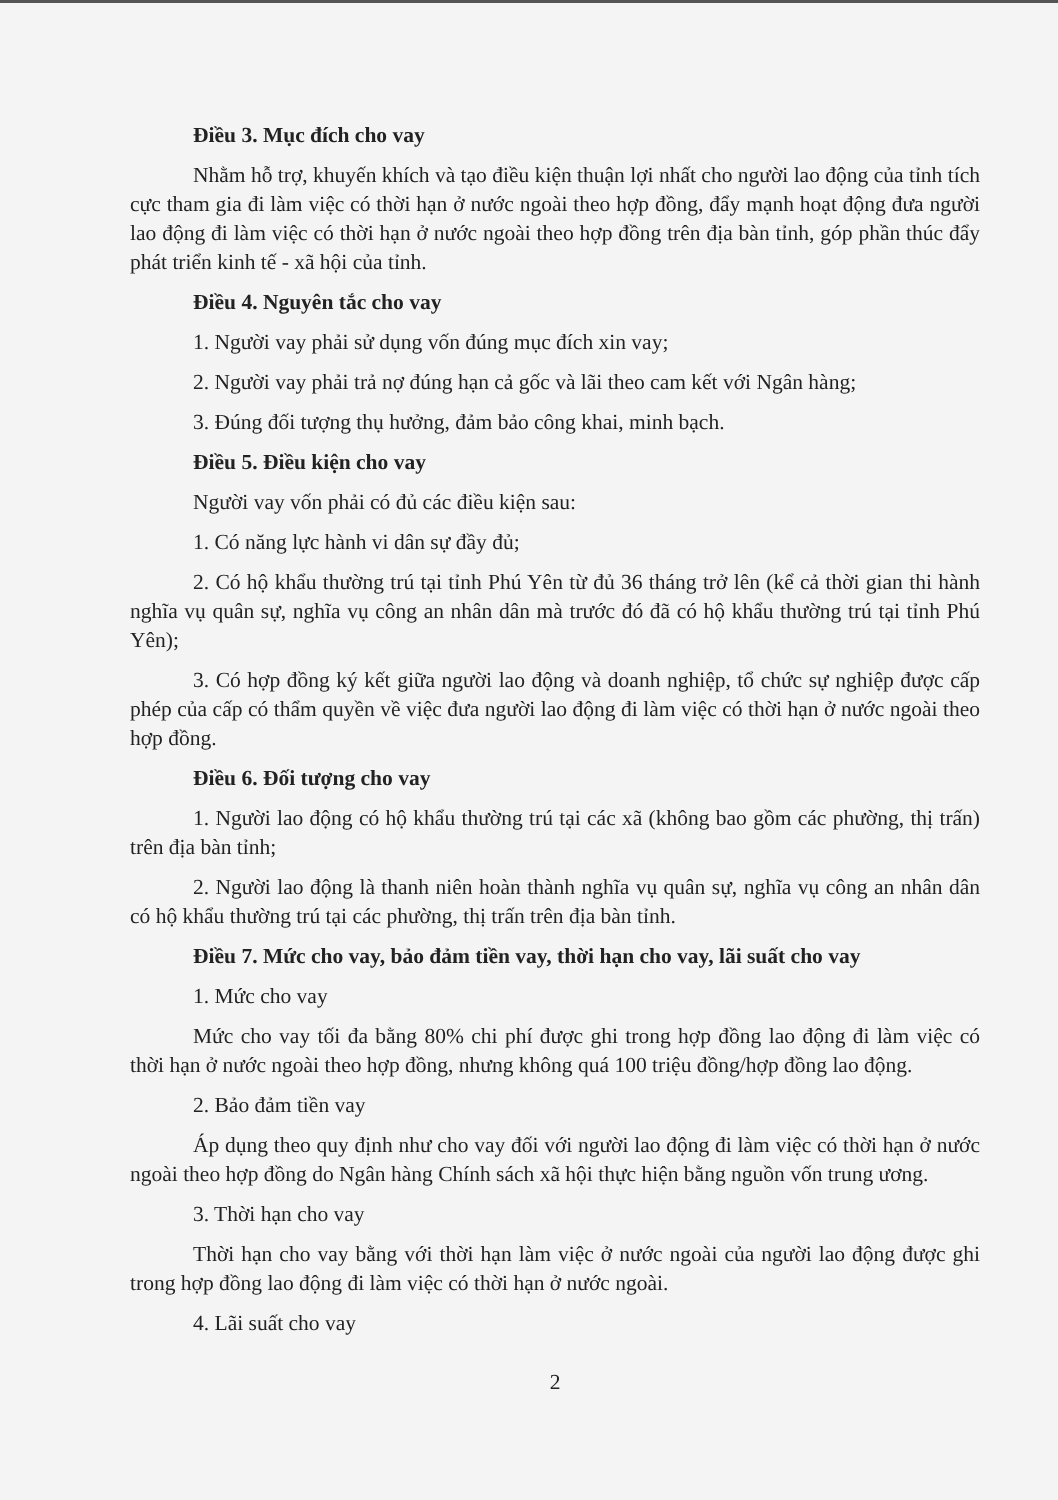Điều 3. Mục đích cho vay
Nhằm hỗ trợ, khuyến khích và tạo điều kiện thuận lợi nhất cho người lao động của tỉnh tích cực tham gia đi làm việc có thời hạn ở nước ngoài theo hợp đồng, đẩy mạnh hoạt động đưa người lao động đi làm việc có thời hạn ở nước ngoài theo hợp đồng trên địa bàn tỉnh, góp phần thúc đẩy phát triển kinh tế - xã hội của tỉnh.
Điều 4. Nguyên tắc cho vay
1. Người vay phải sử dụng vốn đúng mục đích xin vay;
2. Người vay phải trả nợ đúng hạn cả gốc và lãi theo cam kết với Ngân hàng;
3. Đúng đối tượng thụ hưởng, đảm bảo công khai, minh bạch.
Điều 5. Điều kiện cho vay
Người vay vốn phải có đủ các điều kiện sau:
1. Có năng lực hành vi dân sự đầy đủ;
2. Có hộ khẩu thường trú tại tỉnh Phú Yên từ đủ 36 tháng trở lên (kể cả thời gian thi hành nghĩa vụ quân sự, nghĩa vụ công an nhân dân mà trước đó đã có hộ khẩu thường trú tại tỉnh Phú Yên);
3. Có hợp đồng ký kết giữa người lao động và doanh nghiệp, tổ chức sự nghiệp được cấp phép của cấp có thẩm quyền về việc đưa người lao động đi làm việc có thời hạn ở nước ngoài theo hợp đồng.
Điều 6. Đối tượng cho vay
1. Người lao động có hộ khẩu thường trú tại các xã (không bao gồm các phường, thị trấn) trên địa bàn tỉnh;
2. Người lao động là thanh niên hoàn thành nghĩa vụ quân sự, nghĩa vụ công an nhân dân có hộ khẩu thường trú tại các phường, thị trấn trên địa bàn tỉnh.
Điều 7. Mức cho vay, bảo đảm tiền vay, thời hạn cho vay, lãi suất cho vay
1. Mức cho vay
Mức cho vay tối đa bằng 80% chi phí được ghi trong hợp đồng lao động đi làm việc có thời hạn ở nước ngoài theo hợp đồng, nhưng không quá 100 triệu đồng/hợp đồng lao động.
2. Bảo đảm tiền vay
Áp dụng theo quy định như cho vay đối với người lao động đi làm việc có thời hạn ở nước ngoài theo hợp đồng do Ngân hàng Chính sách xã hội thực hiện bằng nguồn vốn trung ương.
3. Thời hạn cho vay
Thời hạn cho vay bằng với thời hạn làm việc ở nước ngoài của người lao động được ghi trong hợp đồng lao động đi làm việc có thời hạn ở nước ngoài.
4. Lãi suất cho vay
2